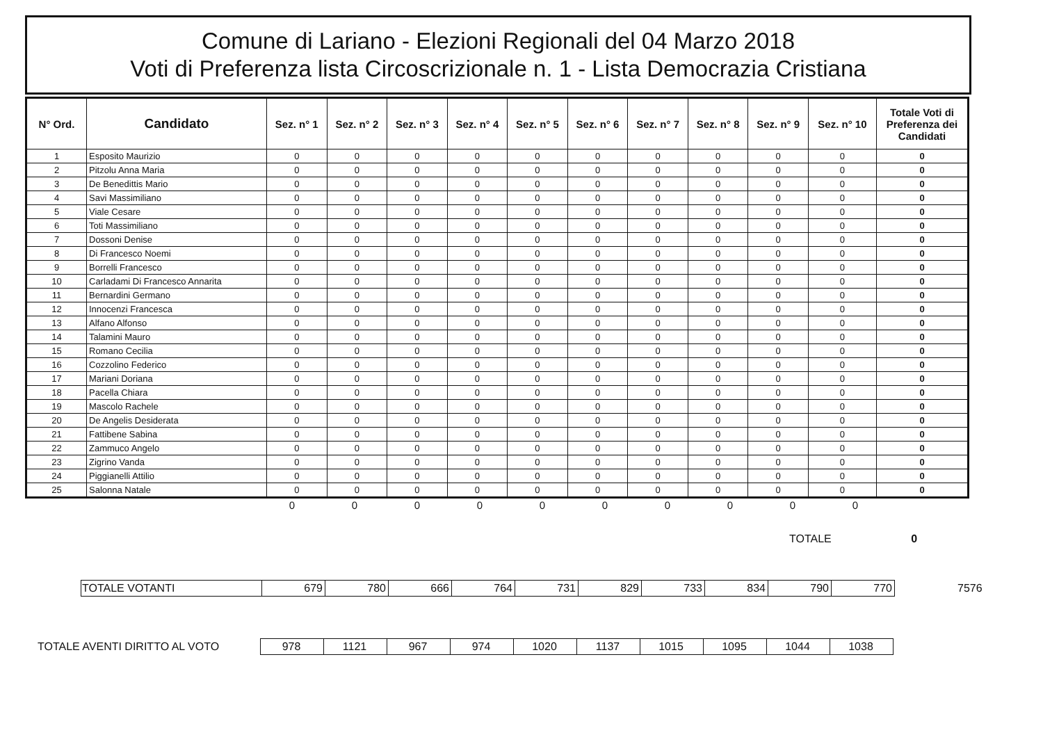Comune di Lariano - Elezioni Regionali del 04 Marzo 2018
Voti di Preferenza lista Circoscrizionale n. 1 - Lista Democrazia Cristiana
| N° Ord. | Candidato | Sez. n° 1 | Sez. n° 2 | Sez. n° 3 | Sez. n° 4 | Sez. n° 5 | Sez. n° 6 | Sez. n° 7 | Sez. n° 8 | Sez. n° 9 | Sez. n° 10 | Totale Voti di Preferenza dei Candidati |
| --- | --- | --- | --- | --- | --- | --- | --- | --- | --- | --- | --- | --- |
| 1 | Esposito Maurizio | 0 | 0 | 0 | 0 | 0 | 0 | 0 | 0 | 0 | 0 | 0 |
| 2 | Pitzolu Anna Maria | 0 | 0 | 0 | 0 | 0 | 0 | 0 | 0 | 0 | 0 | 0 |
| 3 | De Benedittis Mario | 0 | 0 | 0 | 0 | 0 | 0 | 0 | 0 | 0 | 0 | 0 |
| 4 | Savi Massimiliano | 0 | 0 | 0 | 0 | 0 | 0 | 0 | 0 | 0 | 0 | 0 |
| 5 | Viale Cesare | 0 | 0 | 0 | 0 | 0 | 0 | 0 | 0 | 0 | 0 | 0 |
| 6 | Toti Massimiliano | 0 | 0 | 0 | 0 | 0 | 0 | 0 | 0 | 0 | 0 | 0 |
| 7 | Dossoni Denise | 0 | 0 | 0 | 0 | 0 | 0 | 0 | 0 | 0 | 0 | 0 |
| 8 | Di Francesco Noemi | 0 | 0 | 0 | 0 | 0 | 0 | 0 | 0 | 0 | 0 | 0 |
| 9 | Borrelli Francesco | 0 | 0 | 0 | 0 | 0 | 0 | 0 | 0 | 0 | 0 | 0 |
| 10 | Carladami Di Francesco Annarita | 0 | 0 | 0 | 0 | 0 | 0 | 0 | 0 | 0 | 0 | 0 |
| 11 | Bernardini Germano | 0 | 0 | 0 | 0 | 0 | 0 | 0 | 0 | 0 | 0 | 0 |
| 12 | Innocenzi Francesca | 0 | 0 | 0 | 0 | 0 | 0 | 0 | 0 | 0 | 0 | 0 |
| 13 | Alfano Alfonso | 0 | 0 | 0 | 0 | 0 | 0 | 0 | 0 | 0 | 0 | 0 |
| 14 | Talamini Mauro | 0 | 0 | 0 | 0 | 0 | 0 | 0 | 0 | 0 | 0 | 0 |
| 15 | Romano Cecilia | 0 | 0 | 0 | 0 | 0 | 0 | 0 | 0 | 0 | 0 | 0 |
| 16 | Cozzolino Federico | 0 | 0 | 0 | 0 | 0 | 0 | 0 | 0 | 0 | 0 | 0 |
| 17 | Mariani Doriana | 0 | 0 | 0 | 0 | 0 | 0 | 0 | 0 | 0 | 0 | 0 |
| 18 | Pacella Chiara | 0 | 0 | 0 | 0 | 0 | 0 | 0 | 0 | 0 | 0 | 0 |
| 19 | Mascolo Rachele | 0 | 0 | 0 | 0 | 0 | 0 | 0 | 0 | 0 | 0 | 0 |
| 20 | De Angelis Desiderata | 0 | 0 | 0 | 0 | 0 | 0 | 0 | 0 | 0 | 0 | 0 |
| 21 | Fattibene Sabina | 0 | 0 | 0 | 0 | 0 | 0 | 0 | 0 | 0 | 0 | 0 |
| 22 | Zammuco Angelo | 0 | 0 | 0 | 0 | 0 | 0 | 0 | 0 | 0 | 0 | 0 |
| 23 | Zigrino Vanda | 0 | 0 | 0 | 0 | 0 | 0 | 0 | 0 | 0 | 0 | 0 |
| 24 | Piggianelli Attilio | 0 | 0 | 0 | 0 | 0 | 0 | 0 | 0 | 0 | 0 | 0 |
| 25 | Salonna Natale | 0 | 0 | 0 | 0 | 0 | 0 | 0 | 0 | 0 | 0 | 0 |
| 0 | 0 | 0 | 0 | 0 | 0 | 0 | 0 | 0 | 0 |
TOTALE 0
| TOTALE VOTANTI | 679 | 780 | 666 | 764 | 731 | 829 | 733 | 834 | 790 | 770 |
7576
TOTALE AVENTI DIRITTO AL VOTO
| 978 | 1121 | 967 | 974 | 1020 | 1137 | 1015 | 1095 | 1044 | 1038 |